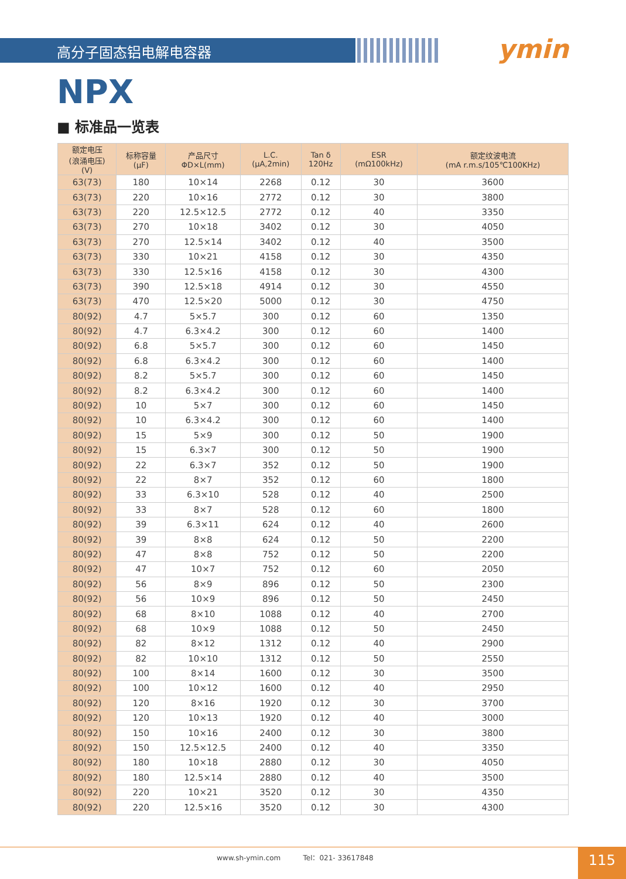高分子固态铝电解电容器
ymin
NPX
■ 标准品一览表
| 额定电压 (浪涌电压) (V) | 标称容量 (μF) | 产品尺寸 ΦD×L(mm) | L.C. (μA,2min) | Tan δ 120Hz | ESR (mΩ100kHz) | 额定纹波电流 (mA r.m.s/105℃100KHz) |
| --- | --- | --- | --- | --- | --- | --- |
| 63(73) | 180 | 10×14 | 2268 | 0.12 | 30 | 3600 |
| 63(73) | 220 | 10×16 | 2772 | 0.12 | 30 | 3800 |
| 63(73) | 220 | 12.5×12.5 | 2772 | 0.12 | 40 | 3350 |
| 63(73) | 270 | 10×18 | 3402 | 0.12 | 30 | 4050 |
| 63(73) | 270 | 12.5×14 | 3402 | 0.12 | 40 | 3500 |
| 63(73) | 330 | 10×21 | 4158 | 0.12 | 30 | 4350 |
| 63(73) | 330 | 12.5×16 | 4158 | 0.12 | 30 | 4300 |
| 63(73) | 390 | 12.5×18 | 4914 | 0.12 | 30 | 4550 |
| 63(73) | 470 | 12.5×20 | 5000 | 0.12 | 30 | 4750 |
| 80(92) | 4.7 | 5×5.7 | 300 | 0.12 | 60 | 1350 |
| 80(92) | 4.7 | 6.3×4.2 | 300 | 0.12 | 60 | 1400 |
| 80(92) | 6.8 | 5×5.7 | 300 | 0.12 | 60 | 1450 |
| 80(92) | 6.8 | 6.3×4.2 | 300 | 0.12 | 60 | 1400 |
| 80(92) | 8.2 | 5×5.7 | 300 | 0.12 | 60 | 1450 |
| 80(92) | 8.2 | 6.3×4.2 | 300 | 0.12 | 60 | 1400 |
| 80(92) | 10 | 5×7 | 300 | 0.12 | 60 | 1450 |
| 80(92) | 10 | 6.3×4.2 | 300 | 0.12 | 60 | 1400 |
| 80(92) | 15 | 5×9 | 300 | 0.12 | 50 | 1900 |
| 80(92) | 15 | 6.3×7 | 300 | 0.12 | 50 | 1900 |
| 80(92) | 22 | 6.3×7 | 352 | 0.12 | 50 | 1900 |
| 80(92) | 22 | 8×7 | 352 | 0.12 | 60 | 1800 |
| 80(92) | 33 | 6.3×10 | 528 | 0.12 | 40 | 2500 |
| 80(92) | 33 | 8×7 | 528 | 0.12 | 60 | 1800 |
| 80(92) | 39 | 6.3×11 | 624 | 0.12 | 40 | 2600 |
| 80(92) | 39 | 8×8 | 624 | 0.12 | 50 | 2200 |
| 80(92) | 47 | 8×8 | 752 | 0.12 | 50 | 2200 |
| 80(92) | 47 | 10×7 | 752 | 0.12 | 60 | 2050 |
| 80(92) | 56 | 8×9 | 896 | 0.12 | 50 | 2300 |
| 80(92) | 56 | 10×9 | 896 | 0.12 | 50 | 2450 |
| 80(92) | 68 | 8×10 | 1088 | 0.12 | 40 | 2700 |
| 80(92) | 68 | 10×9 | 1088 | 0.12 | 50 | 2450 |
| 80(92) | 82 | 8×12 | 1312 | 0.12 | 40 | 2900 |
| 80(92) | 82 | 10×10 | 1312 | 0.12 | 50 | 2550 |
| 80(92) | 100 | 8×14 | 1600 | 0.12 | 30 | 3500 |
| 80(92) | 100 | 10×12 | 1600 | 0.12 | 40 | 2950 |
| 80(92) | 120 | 8×16 | 1920 | 0.12 | 30 | 3700 |
| 80(92) | 120 | 10×13 | 1920 | 0.12 | 40 | 3000 |
| 80(92) | 150 | 10×16 | 2400 | 0.12 | 30 | 3800 |
| 80(92) | 150 | 12.5×12.5 | 2400 | 0.12 | 40 | 3350 |
| 80(92) | 180 | 10×18 | 2880 | 0.12 | 30 | 4050 |
| 80(92) | 180 | 12.5×14 | 2880 | 0.12 | 40 | 3500 |
| 80(92) | 220 | 10×21 | 3520 | 0.12 | 30 | 4350 |
| 80(92) | 220 | 12.5×16 | 3520 | 0.12 | 30 | 4300 |
www.sh-ymin.com Tel：021- 33617848 115